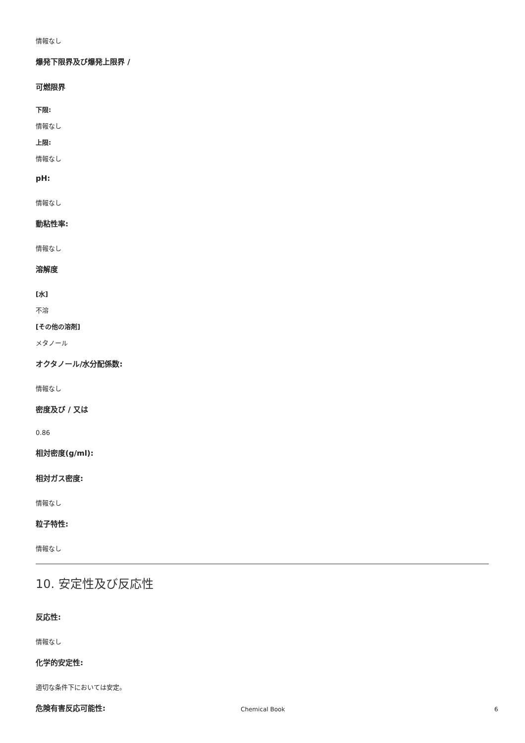情報なし
爆発下限界及び爆発上限界 /
可燃限界
下限:
情報なし
上限:
情報なし
pH:
情報なし
動粘性率:
情報なし
溶解度
[水]
不溶
[その他の溶剤]
メタノール
オクタノール/水分配係数:
情報なし
密度及び / 又は
0.86
相対密度(g/ml):
相対ガス密度:
情報なし
粒子特性:
情報なし
10. 安定性及び反応性
反応性:
情報なし
化学的安定性:
適切な条件下においては安定。
危険有害反応可能性:
Chemical Book 6